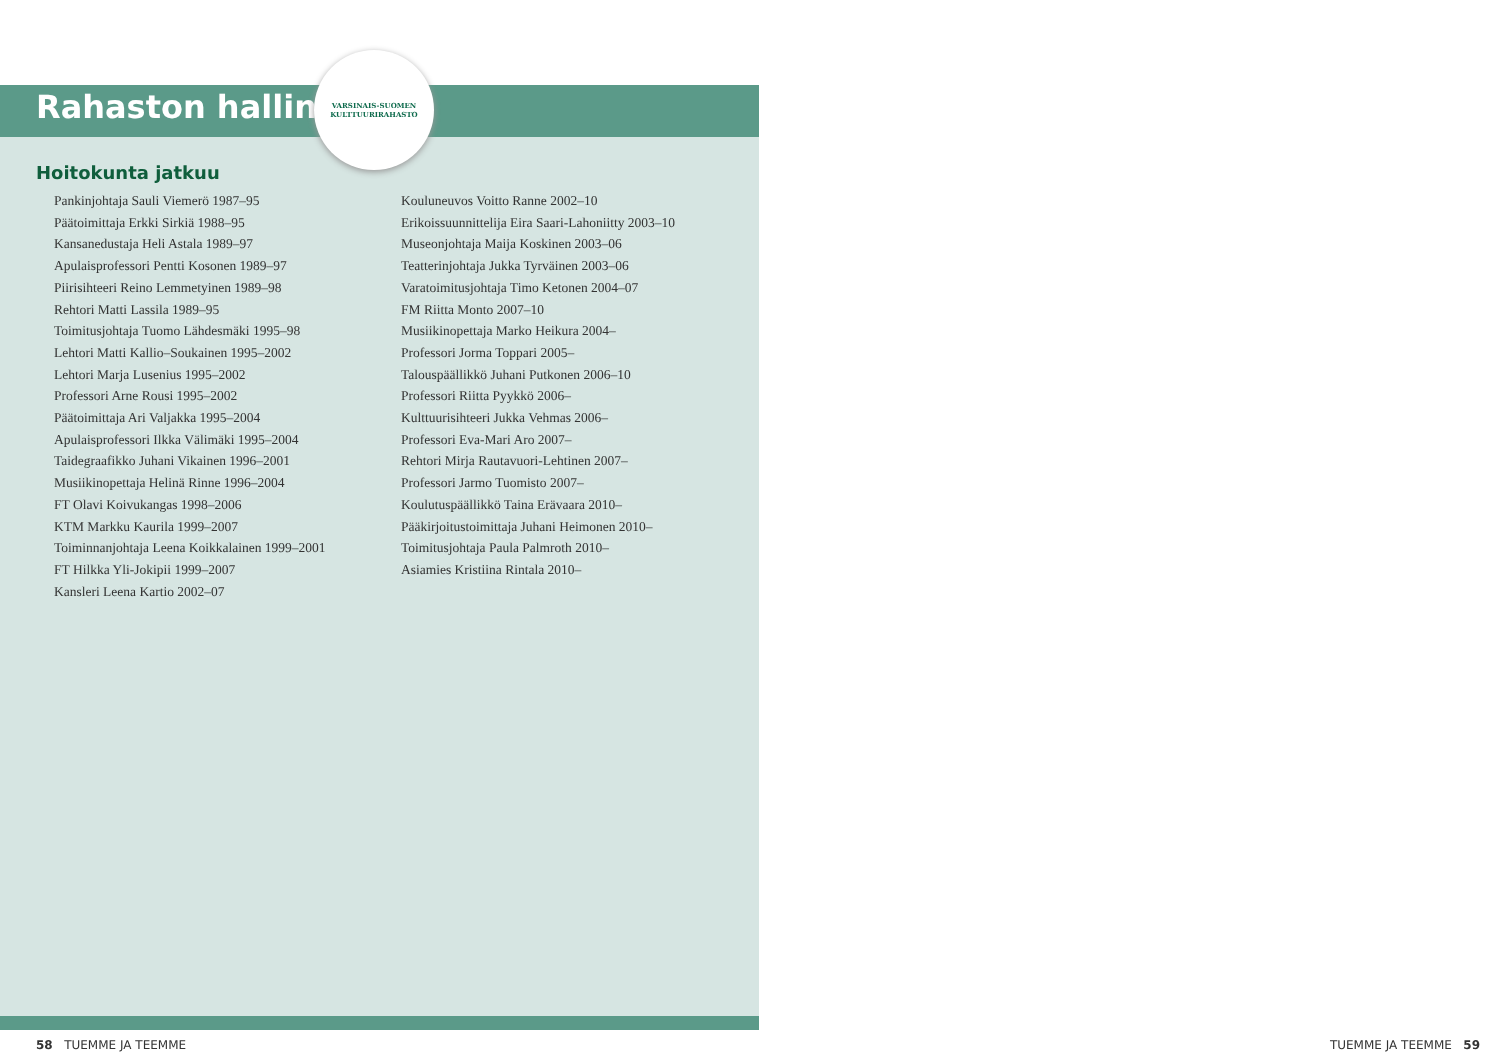Rahaston hallinto
VARSINAIS-SUOMEN KULTTUURIRAHASTO
Hoitokunta jatkuu
Pankinjohtaja Sauli Viemerö 1987–95
Päätoimittaja Erkki Sirkiä 1988–95
Kansanedustaja Heli Astala 1989–97
Apulaisprofessori Pentti Kosonen 1989–97
Piirisihteeri Reino Lemmetyinen 1989–98
Rehtori Matti Lassila 1989–95
Toimitusjohtaja Tuomo Lähdesmäki 1995–98
Lehtori Matti Kallio–Soukainen 1995–2002
Lehtori Marja Lusenius 1995–2002
Professori Arne Rousi 1995–2002
Päätoimittaja Ari Valjakka 1995–2004
Apulaisprofessori Ilkka Välimäki 1995–2004
Taidegraafikko Juhani Vikainen 1996–2001
Musiikinopettaja Helinä Rinne 1996–2004
FT Olavi Koivukangas 1998–2006
KTM Markku Kaurila 1999–2007
Toiminnanjohtaja Leena Koikkalainen 1999–2001
FT Hilkka Yli-Jokipii 1999–2007
Kansleri Leena Kartio 2002–07
Kouluneuvos Voitto Ranne 2002–10
Erikoissuunnittelija Eira Saari-Lahoniitty 2003–10
Museonjohtaja Maija Koskinen 2003–06
Teatterinjohtaja Jukka Tyrväinen 2003–06
Varatoimitusjohtaja Timo Ketonen 2004–07
FM Riitta Monto 2007–10
Musiikinopettaja Marko Heikura 2004–
Professori Jorma Toppari 2005–
Talouspäällikkö Juhani Putkonen 2006–10
Professori Riitta Pyykkö 2006–
Kulttuurisihteeri Jukka Vehmas 2006–
Professori Eva-Mari Aro 2007–
Rehtori Mirja Rautavuori-Lehtinen 2007–
Professori Jarmo Tuomisto 2007–
Koulutuspäällikkö Taina Erävaara 2010–
Pääkirjoitustoimittaja Juhani Heimonen 2010–
Toimitusjohtaja Paula Palmroth 2010–
Asiamies Kristiina Rintala 2010–
58 TUEMME JA TEEMME TUEMME JA TEEMME 59